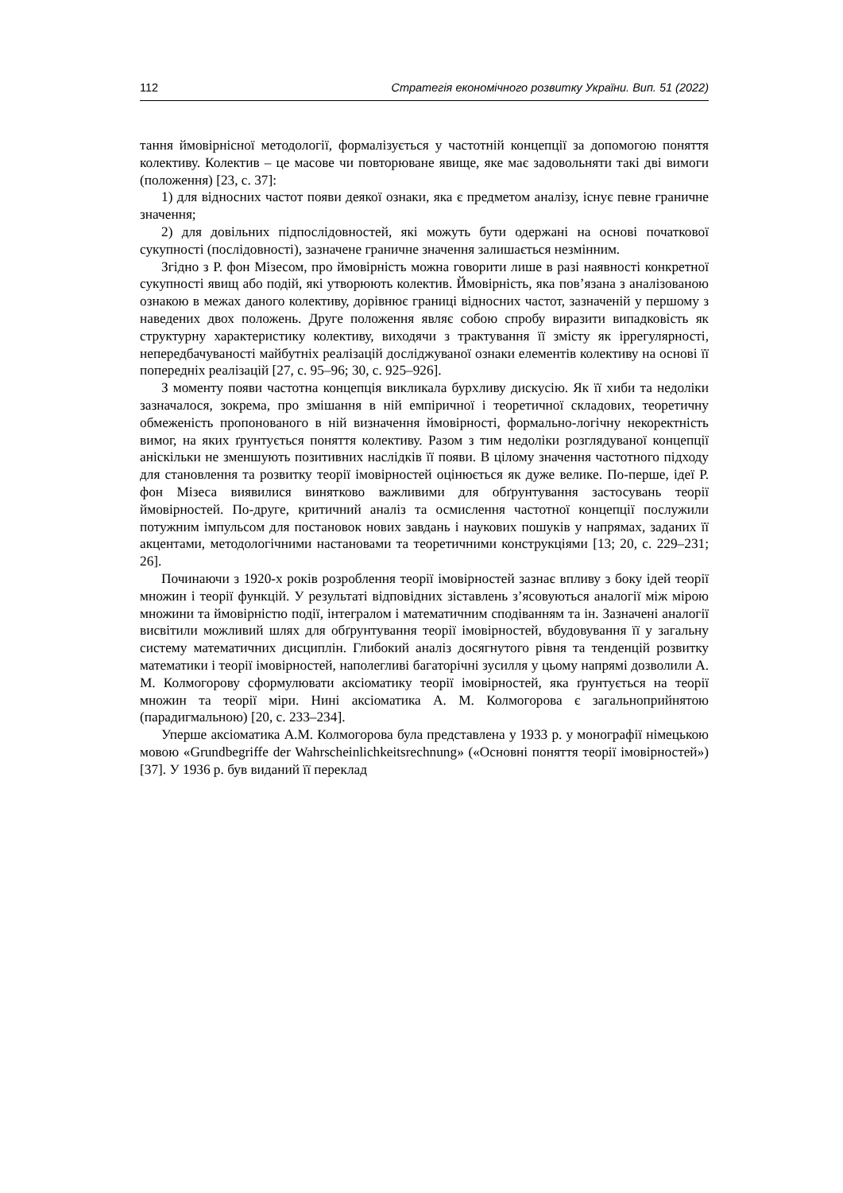112 Стратегія економічного розвитку України. Вип. 51 (2022)
тання ймовірнісної методології, формалізується у частотній концепції за допомогою поняття колективу. Колектив – це масове чи повторюване явище, яке має задовольняти такі дві вимоги (положення) [23, с. 37]:
1) для відносних частот появи деякої ознаки, яка є предметом аналізу, існує певне граничне значення;
2) для довільних підпослідовностей, які можуть бути одержані на основі початкової сукупності (послідовності), зазначене граничне значення залишається незмінним.
Згідно з Р. фон Мізесом, про ймовірність можна говорити лише в разі наявності конкретної сукупності явищ або подій, які утворюють колектив. Ймовірність, яка пов’язана з аналізованою ознакою в межах даного колективу, дорівнює границі відносних частот, зазначеній у першому з наведених двох положень. Друге положення являє собою спробу виразити випадковість як структурну характеристику колективу, виходячи з трактування її змісту як іррегулярності, непередбачуваності майбутніх реалізацій досліджуваної ознаки елементів колективу на основі її попередніх реалізацій [27, с. 95–96; 30, с. 925–926].
З моменту появи частотна концепція викликала бурхливу дискусію. Як її хиби та недоліки зазначалося, зокрема, про змішання в ній емпіричної і теоретичної складових, теоретичну обмеженість пропонованого в ній визначення ймовірності, формально-логічну некоректність вимог, на яких ґрунтується поняття колективу. Разом з тим недоліки розглядуваної концепції аніскільки не зменшують позитивних наслідків її появи. В цілому значення частотного підходу для становлення та розвитку теорії імовірностей оцінюється як дуже велике. По-перше, ідеї Р. фон Мізеса виявилися винятково важливими для обґрунтування застосувань теорії ймовірностей. По-друге, критичний аналіз та осмислення частотної концепції послужили потужним імпульсом для постановок нових завдань і наукових пошуків у напрямах, заданих її акцентами, методологічними настановами та теоретичними конструкціями [13; 20, с. 229–231; 26].
Починаючи з 1920-х років розроблення теорії імовірностей зазнає впливу з боку ідей теорії множин і теорії функцій. У результаті відповідних зіставлень з’ясовуються аналогії між мірою множини та ймовірністю події, інтегралом і математичним сподіванням та ін. Зазначені аналогії висвітили можливий шлях для обґрунтування теорії імовірностей, вбудовування її у загальну систему математичних дисциплін. Глибокий аналіз досягнутого рівня та тенденцій розвитку математики і теорії імовірностей, наполегливі багаторічні зусилля у цьому напрямі дозволили А. М. Колмогорову сформулювати аксіоматику теорії імовірностей, яка ґрунтується на теорії множин та теорії міри. Нині аксіоматика А. М. Колмогорова є загальноприйнятою (парадигмальною) [20, с. 233–234].
Уперше аксіоматика А.М. Колмогорова була представлена у 1933 р. у монографії німецькою мовою «Grundbegriffe der Wahrscheinlichkeitsrechnung» («Основні поняття теорії імовірностей») [37]. У 1936 р. був виданий її переклад